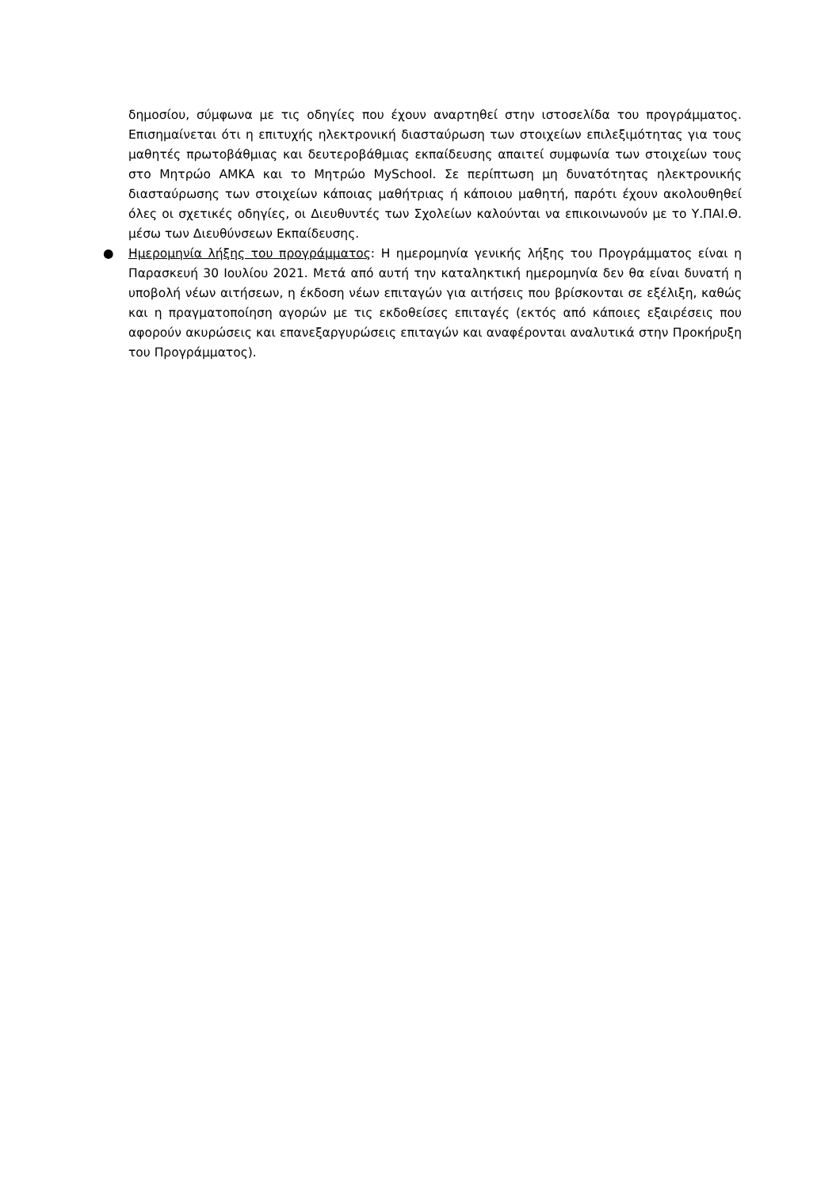δημοσίου, σύμφωνα με τις οδηγίες που έχουν αναρτηθεί στην ιστοσελίδα του προγράμματος. Επισημαίνεται ότι η επιτυχής ηλεκτρονική διασταύρωση των στοιχείων επιλεξιμότητας για τους μαθητές πρωτοβάθμιας και δευτεροβάθμιας εκπαίδευσης απαιτεί συμφωνία των στοιχείων τους στο Μητρώο ΑΜΚΑ και το Μητρώο MySchool. Σε περίπτωση μη δυνατότητας ηλεκτρονικής διασταύρωσης των στοιχείων κάποιας μαθήτριας ή κάποιου μαθητή, παρότι έχουν ακολουθηθεί όλες οι σχετικές οδηγίες, οι Διευθυντές των Σχολείων καλούνται να επικοινωνούν με το Υ.ΠΑΙ.Θ. μέσω των Διευθύνσεων Εκπαίδευσης.
● Ημερομηνία λήξης του προγράμματος: Η ημερομηνία γενικής λήξης του Προγράμματος είναι η Παρασκευή 30 Ιουλίου 2021. Μετά από αυτή την καταληκτική ημερομηνία δεν θα είναι δυνατή η υποβολή νέων αιτήσεων, η έκδοση νέων επιταγών για αιτήσεις που βρίσκονται σε εξέλιξη, καθώς και η πραγματοποίηση αγορών με τις εκδοθείσες επιταγές (εκτός από κάποιες εξαιρέσεις που αφορούν ακυρώσεις και επανεξαργυρώσεις επιταγών και αναφέρονται αναλυτικά στην Προκήρυξη του Προγράμματος).